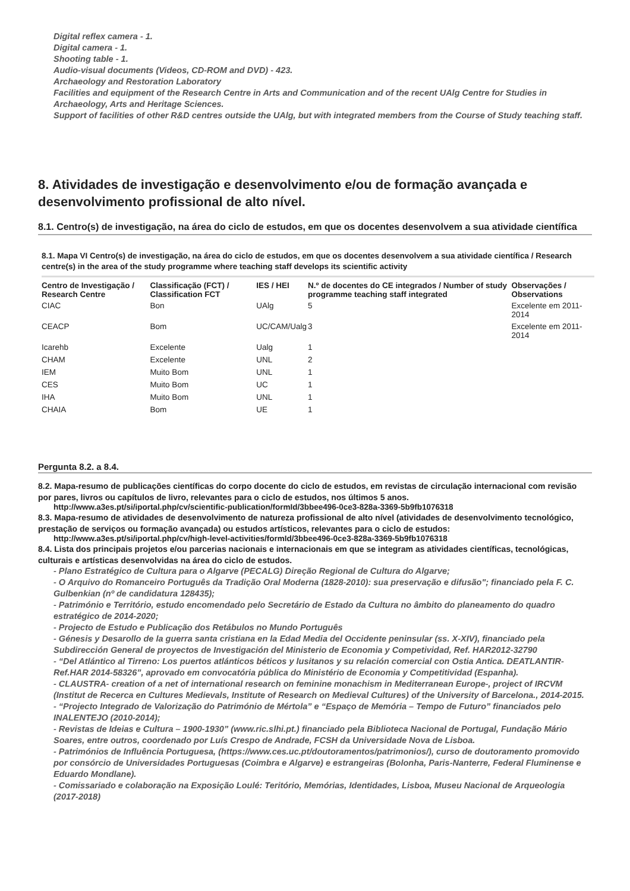Digital reflex camera - 1.
Digital camera - 1.
Shooting table - 1.
Audio-visual documents (Videos, CD-ROM and DVD) - 423.
Archaeology and Restoration Laboratory
Facilities and equipment of the Research Centre in Arts and Communication and of the recent UAlg Centre for Studies in Archaeology, Arts and Heritage Sciences.
Support of facilities of other R&D centres outside the UAlg, but with integrated members from the Course of Study teaching staff.
8. Atividades de investigação e desenvolvimento e/ou de formação avançada e desenvolvimento profissional de alto nível.
8.1. Centro(s) de investigação, na área do ciclo de estudos, em que os docentes desenvolvem a sua atividade científica
8.1. Mapa VI Centro(s) de investigação, na área do ciclo de estudos, em que os docentes desenvolvem a sua atividade científica / Research centre(s) in the area of the study programme where teaching staff develops its scientific activity
| Centro de Investigação / Research Centre | Classificação (FCT) / Classification FCT | IES / HEI | N.º de docentes do CE integrados / Number of study programme teaching staff integrated | Observações / Observations |
| --- | --- | --- | --- | --- |
| CIAC | Bon | UAlg | 5 | Excelente em 2011-2014 |
| CEACP | Bom | UC/CAM/Ualg | 3 | Excelente em 2011-2014 |
| Icarehb | Excelente | Ualg | 1 | |
| CHAM | Excelente | UNL | 2 | |
| IEM | Muito Bom | UNL | 1 | |
| CES | Muito Bom | UC | 1 | |
| IHA | Muito Bom | UNL | 1 | |
| CHAIA | Bom | UE | 1 | |
Pergunta 8.2. a 8.4.
8.2. Mapa-resumo de publicações científicas do corpo docente do ciclo de estudos, em revistas de circulação internacional com revisão por pares, livros ou capítulos de livro, relevantes para o ciclo de estudos, nos últimos 5 anos.
http://www.a3es.pt/si/iportal.php/cv/scientific-publication/formId/3bbee496-0ce3-828a-3369-5b9fb1076318
8.3. Mapa-resumo de atividades de desenvolvimento de natureza profissional de alto nível (atividades de desenvolvimento tecnológico, prestação de serviços ou formação avançada) ou estudos artísticos, relevantes para o ciclo de estudos:
http://www.a3es.pt/si/iportal.php/cv/high-level-activities/formId/3bbee496-0ce3-828a-3369-5b9fb1076318
8.4. Lista dos principais projetos e/ou parcerias nacionais e internacionais em que se integram as atividades científicas, tecnológicas, culturais e artísticas desenvolvidas na área do ciclo de estudos.
- Plano Estratégico de Cultura para o Algarve (PECALG) Direção Regional de Cultura do Algarve;
- O Arquivo do Romanceiro Português da Tradição Oral Moderna (1828-2010): sua preservação e difusão"; financiado pela F. C. Gulbenkian (nº de candidatura 128435);
- Património e Território, estudo encomendado pelo Secretário de Estado da Cultura no âmbito do planeamento do quadro estratégico de 2014-2020;
- Projecto de Estudo e Publicação dos Retábulos no Mundo Português
- Génesis y Desarollo de la guerra santa cristiana en la Edad Media del Occidente peninsular (ss. X-XIV), financiado pela Subdirección General de proyectos de Investigación del Ministerio de Economia y Competividad, Ref. HAR2012-32790
- “Del Atlántico al Tirreno: Los puertos atlánticos béticos y lusitanos y su relación comercial con Ostia Antica. DEATLANTIR-Ref.HAR 2014-58326”, aprovado em convocatória pública do Ministério de Economia y Competitividad (Espanha).
- CLAUSTRA- creation of a net of international research on feminine monachism in Mediterranean Europe-, project of IRCVM (Institut de Recerca en Cultures Medievals, Institute of Research on Medieval Cultures) of the University of Barcelona., 2014-2015.
- “Projecto Integrado de Valorização do Património de Mértola” e “Espaço de Memória – Tempo de Futuro” financiados pelo INALENTEJO (2010-2014);
- Revistas de Ideias e Cultura – 1900-1930” (www.ric.slhi.pt.) financiado pela Biblioteca Nacional de Portugal, Fundação Mário Soares, entre outros, coordenado por Luís Crespo de Andrade, FCSH da Universidade Nova de Lisboa.
- Patrimónios de Influência Portuguesa, (https://www.ces.uc.pt/doutoramentos/patrimonios/), curso de doutoramento promovido por consórcio de Universidades Portuguesas (Coimbra e Algarve) e estrangeiras (Bolonha, Paris-Nanterre, Federal Fluminense e Eduardo Mondlane).
- Comissariado e colaboração na Exposição Loulé: Teritório, Memórias, Identidades, Lisboa, Museu Nacional de Arqueologia (2017-2018)